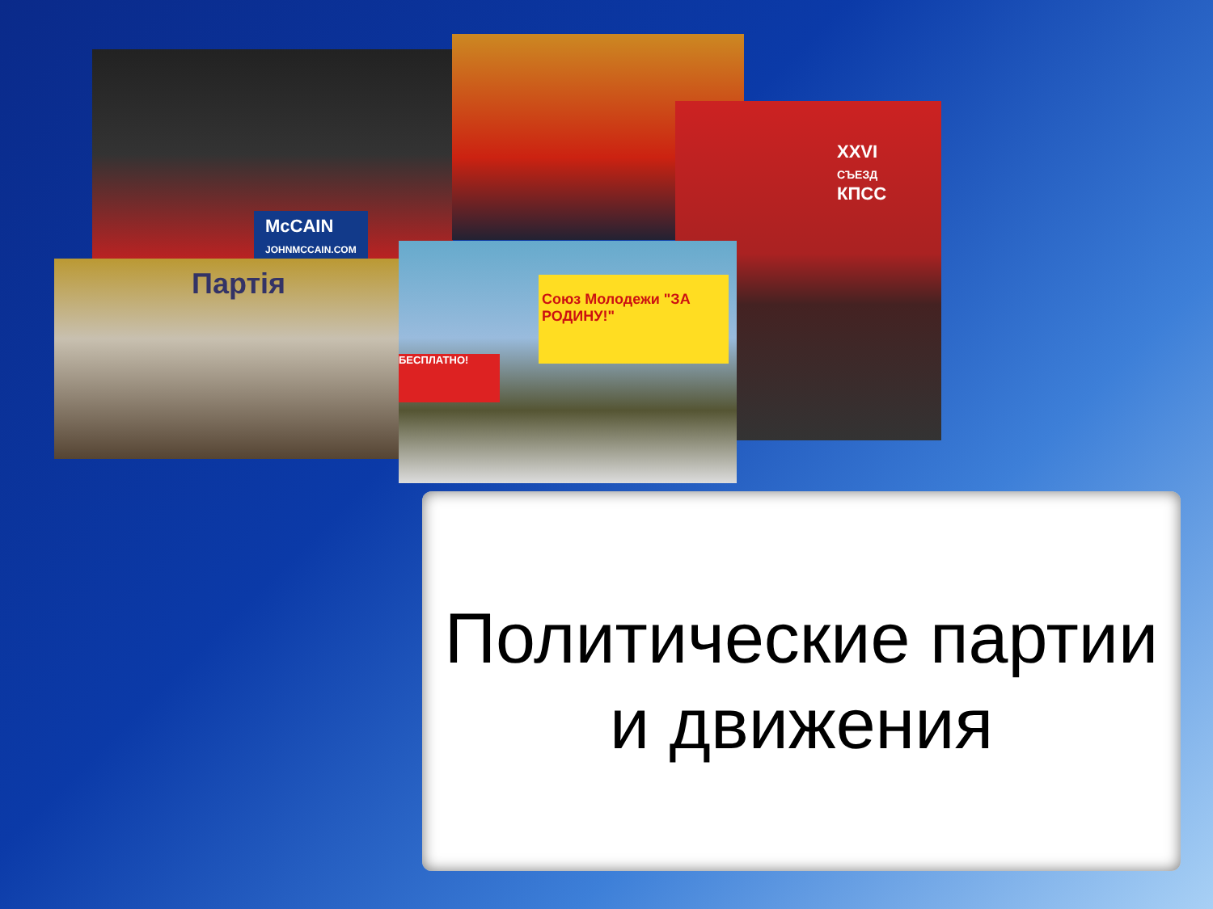McCAIN
JOHNMCCAIN.COM
XXVI
СЪЕЗД
КПСС
Партія
Союз Молодежи "ЗА РОДИНУ!"
БЕСПЛАТНО!
Политические партии
и движения